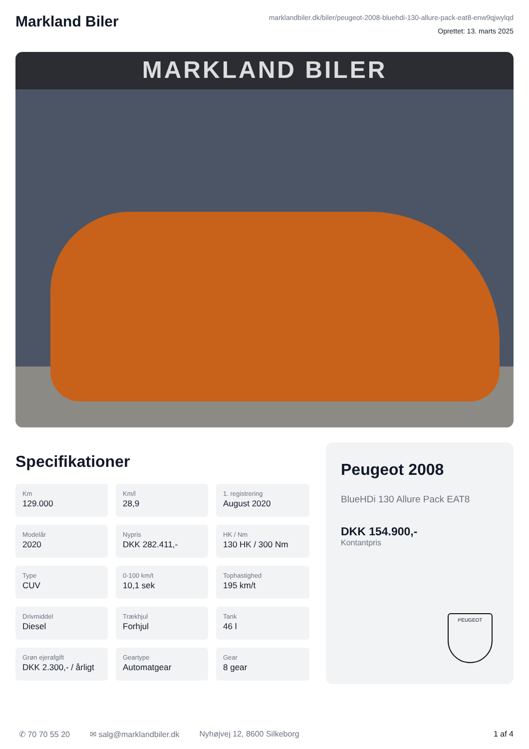Markland Biler
marklandbiler.dk/biler/peugeot-2008-bluehdi-130-allure-pack-eat8-enw9qjwylqd
Oprettet: 13. marts 2025
MARKLAND BILER
Specifikationer
Km
129.000
Km/l
28,9
1. registrering
August 2020
Modelår
2020
Nypris
DKK 282.411,-
HK / Nm
130 HK / 300 Nm
Type
CUV
0-100 km/t
10,1 sek
Tophastighed
195 km/t
Drivmiddel
Diesel
Trækhjul
Forhjul
Tank
46 l
Grøn ejerafgift
DKK 2.300,- / årligt
Geartype
Automatgear
Gear
8 gear
Peugeot 2008
BlueHDi 130 Allure Pack EAT8
DKK 154.900,-
Kontantpris
PEUGEOT
✆ 70 70 55 20 ✉ salg@marklandbiler.dk Nyhøjvej 12, 8600 Silkeborg 1 af 4